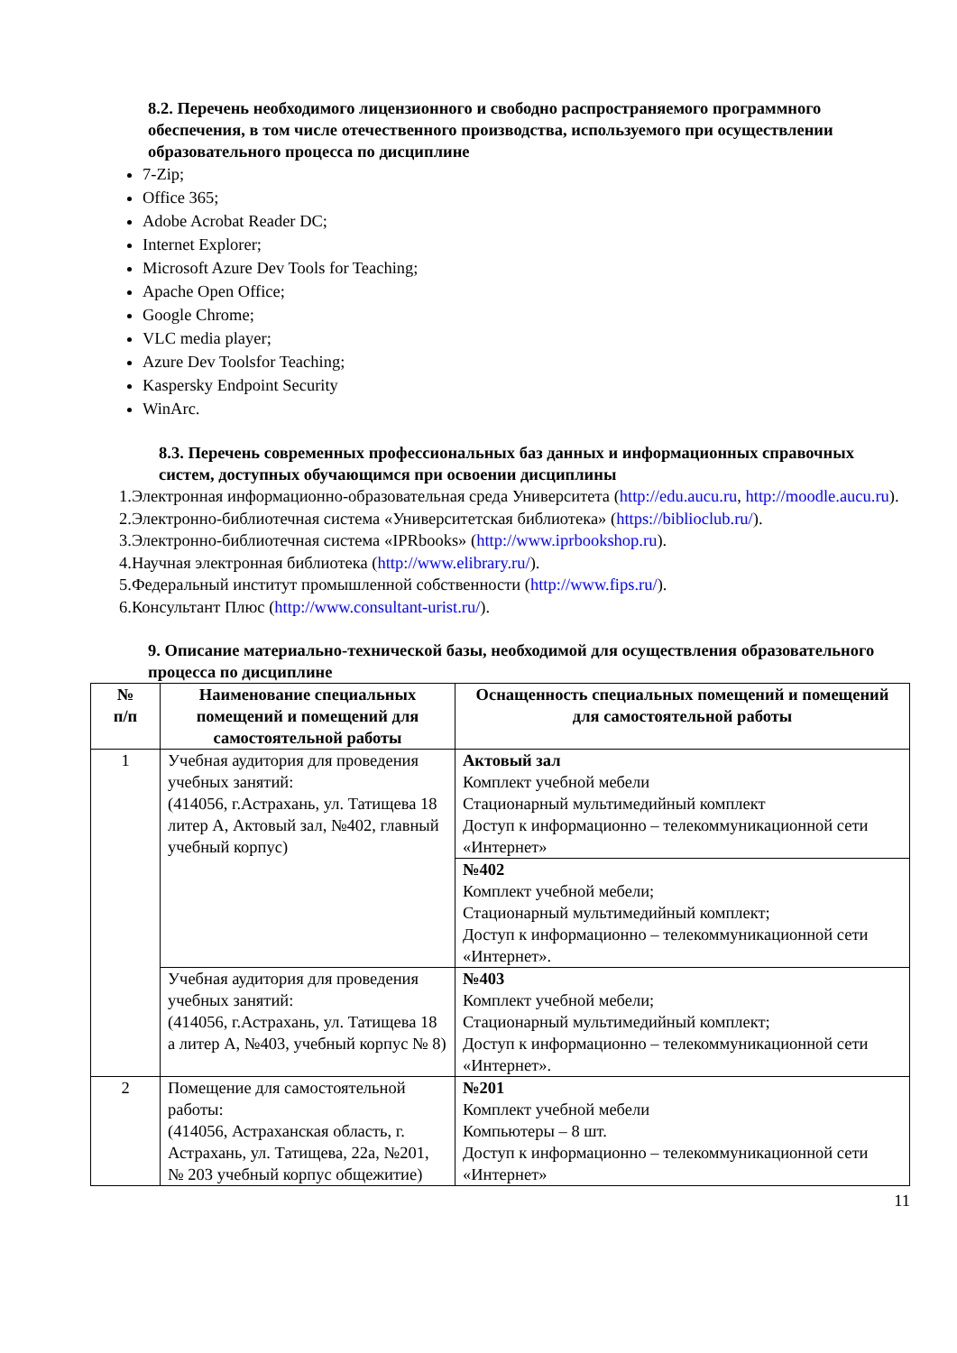8.2. Перечень необходимого лицензионного и свободно распространяемого программного обеспечения, в том числе отечественного производства, используемого при осуществлении образовательного процесса по дисциплине
7-Zip;
Office 365;
Adobe Acrobat Reader DC;
Internet Explorer;
Microsoft Azure Dev Tools for Teaching;
Apache Open Office;
Google Chrome;
VLC media player;
Azure Dev Toolsfor Teaching;
Kaspersky Endpoint Security
WinArc.
8.3. Перечень современных профессиональных баз данных и информационных справочных систем, доступных обучающимся при освоении дисциплины
1.Электронная информационно-образовательная среда Университета (http://edu.aucu.ru, http://moodle.aucu.ru).
2.Электронно-библиотечная система «Университетская библиотека» (https://biblioclub.ru/).
3.Электронно-библиотечная система «IPRbooks» (http://www.iprbookshop.ru).
4.Научная электронная библиотека (http://www.elibrary.ru/).
5.Федеральный институт промышленной собственности (http://www.fips.ru/).
6.Консультант Плюс (http://www.consultant-urist.ru/).
9. Описание материально-технической базы, необходимой для осуществления образовательного процесса по дисциплине
| № п/п | Наименование специальных помещений и помещений для самостоятельной работы | Оснащенность специальных помещений и помещений для самостоятельной работы |
| --- | --- | --- |
| 1 | Учебная аудитория для проведения учебных занятий: (414056, г.Астрахань, ул. Татищева 18 литер А, Актовый зал, №402, главный учебный корпус) | Актовый зал Комплект учебной мебели Стационарный мультимедийный комплект Доступ к информационно – телекоммуникационной сети «Интернет» |
| | | №402 Комплект учебной мебели; Стационарный мультимедийный комплект; Доступ к информационно – телекоммуникационной сети «Интернет». |
| | Учебная аудитория для проведения учебных занятий: (414056, г.Астрахань, ул. Татищева 18 а литер А, №403, учебный корпус № 8) | №403 Комплект учебной мебели; Стационарный мультимедийный комплект; Доступ к информационно – телекоммуникационной сети «Интернет». |
| 2 | Помещение для самостоятельной работы: (414056, Астраханская область, г. Астрахань, ул. Татищева, 22а, №201, № 203 учебный корпус общежитие) | №201 Комплект учебной мебели Компьютеры – 8 шт. Доступ к информационно – телекоммуникационной сети «Интернет» |
11